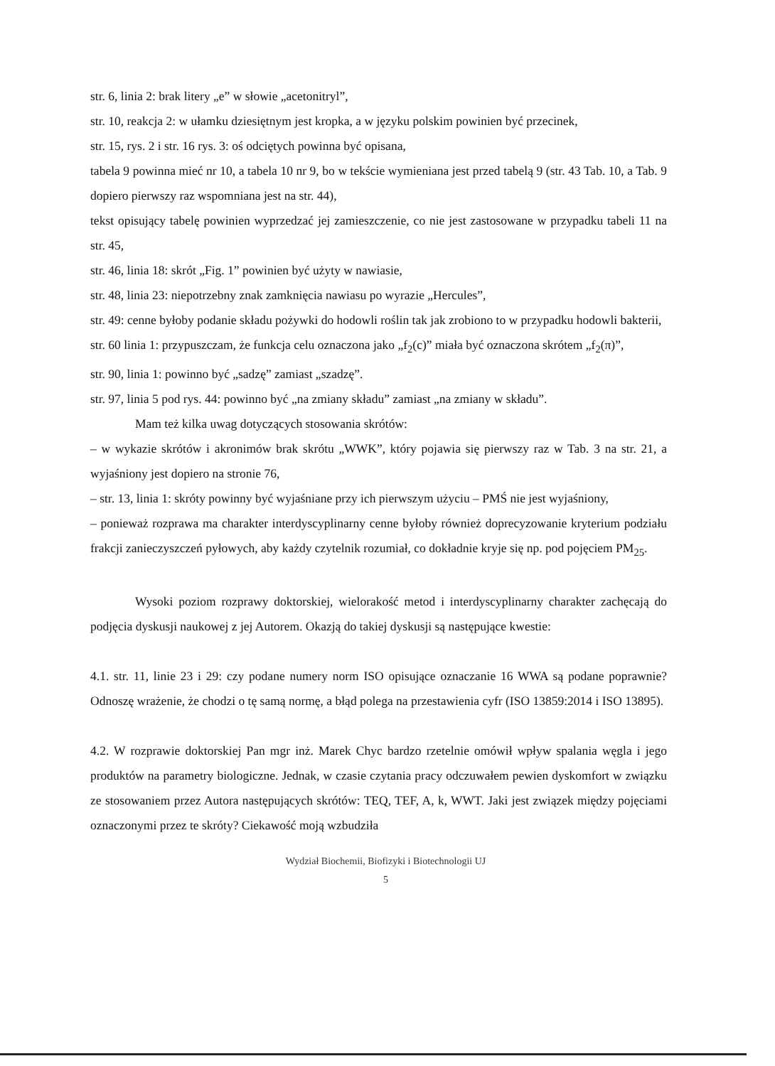str. 6, linia 2: brak litery „e” w słowie „acetonitryl”,
str. 10, reakcja 2: w ułamku dziesiętnym jest kropka, a w języku polskim powinien być przecinek,
str. 15, rys. 2 i str. 16 rys. 3: oś odciętych powinna być opisana,
tabela 9 powinna mieć nr 10, a tabela 10 nr 9, bo w tekście wymieniana jest przed tabelą 9 (str. 43 Tab. 10, a Tab. 9 dopiero pierwszy raz wspomniana jest na str. 44),
tekst opisujący tabelę powinien wyprzedzać jej zamieszczenie, co nie jest zastosowane w przypadku tabeli 11 na str. 45,
str. 46, linia 18: skrót „Fig. 1” powinien być użyty w nawiasie,
str. 48, linia 23: niepotrzebny znak zamknięcia nawiasu po wyrazie „Hercules”,
str. 49: cenne byłoby podanie składu pożywki do hodowli roślin tak jak zrobiono to w przypadku hodowli bakterii,
str. 60 linia 1: przypuszczam, że funkcja celu oznaczona jako „f<sub>2</sub>(c)” miała być oznaczona skrótem „f<sub>2</sub>(π)”,
str. 90, linia 1: powinno być „sadzę” zamiast „szadzę”.
str. 97, linia 5 pod rys. 44: powinno być „na zmiany składu” zamiast „na zmiany w składu”.
Mam też kilka uwag dotyczących stosowania skrótów:
– w wykazie skrótów i akronimów brak skrótu „WWK”, który pojawia się pierwszy raz w Tab. 3 na str. 21, a wyjaśniony jest dopiero na stronie 76,
– str. 13, linia 1: skróty powinny być wyjaśniane przy ich pierwszym użyciu – PMŚ nie jest wyjaśniony,
– ponieważ rozprawa ma charakter interdyscyplinarny cenne byłoby również doprecyzowanie kryterium podziału frakcji zanieczyszczeń pyłowych, aby każdy czytelnik rozumiał, co dokładnie kryje się np. pod pojęciem PM<sub>25</sub>.
Wysoki poziom rozprawy doktorskiej, wielorakość metod i interdyscyplinarny charakter zachęcają do podjęcia dyskusji naukowej z jej Autorem. Okazją do takiej dyskusji są następujące kwestie:
4.1. str. 11, linie 23 i 29: czy podane numery norm ISO opisujące oznaczanie 16 WWA są podane poprawnie? Odnoszę wrażenie, że chodzi o tę samą normę, a błąd polega na przestawienia cyfr (ISO 13859:2014 i ISO 13895).
4.2. W rozprawie doktorskiej Pan mgr inż. Marek Chyc bardzo rzetelnie omówił wpływ spalania węgla i jego produktów na parametry biologiczne. Jednak, w czasie czytania pracy odczuwałem pewien dyskomfort w związku ze stosowaniem przez Autora następujących skrótów: TEQ, TEF, A, k, WWT. Jaki jest związek między pojęciami oznaczonymi przez te skróty? Ciekawość moją wzbudziła
Wydział Biochemii, Biofizyki i Biotechnologii UJ
5